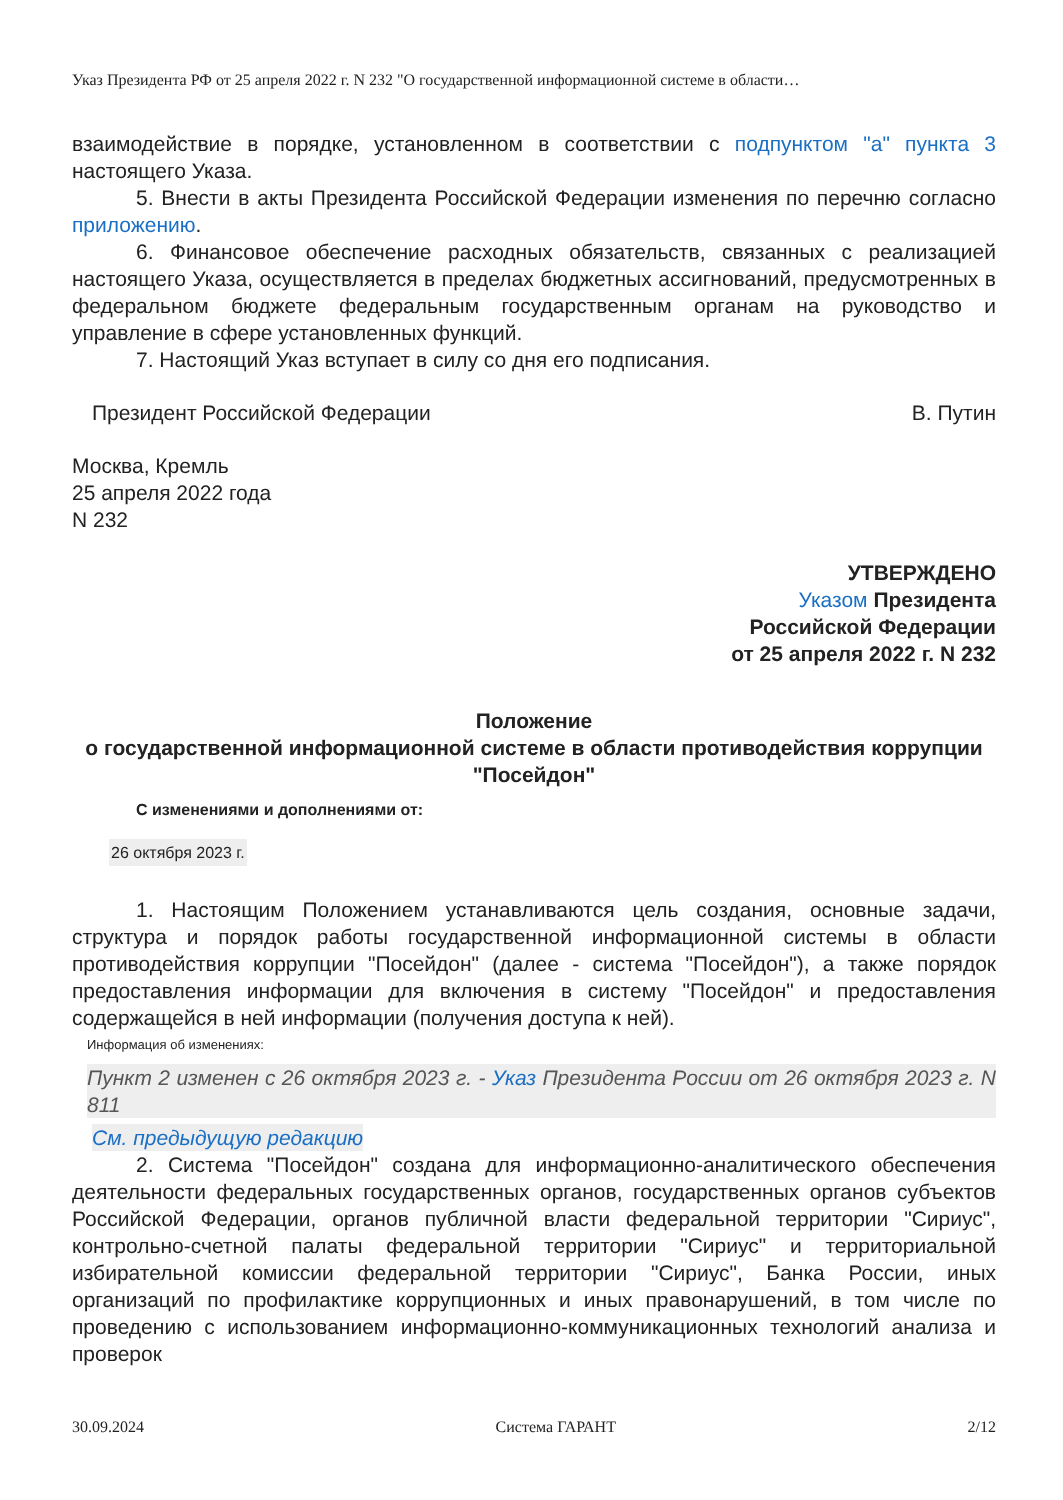Указ Президента РФ от 25 апреля 2022 г. N 232 "О государственной информационной системе в области…
взаимодействие в порядке, установленном в соответствии с подпунктом "а" пункта 3 настоящего Указа.
5. Внести в акты Президента Российской Федерации изменения по перечню согласно приложению.
6. Финансовое обеспечение расходных обязательств, связанных с реализацией настоящего Указа, осуществляется в пределах бюджетных ассигнований, предусмотренных в федеральном бюджете федеральным государственным органам на руководство и управление в сфере установленных функций.
7. Настоящий Указ вступает в силу со дня его подписания.
Президент Российской Федерации В. Путин
Москва, Кремль
25 апреля 2022 года
N 232
УТВЕРЖДЕНО
Указом Президента
Российской Федерации
от 25 апреля 2022 г. N 232
Положение
о государственной информационной системе в области противодействия коррупции "Посейдон"
С изменениями и дополнениями от:
26 октября 2023 г.
1. Настоящим Положением устанавливаются цель создания, основные задачи, структура и порядок работы государственной информационной системы в области противодействия коррупции "Посейдон" (далее - система "Посейдон"), а также порядок предоставления информации для включения в систему "Посейдон" и предоставления содержащейся в ней информации (получения доступа к ней).
Информация об изменениях:
Пункт 2 изменен с 26 октября 2023 г. - Указ Президента России от 26 октября 2023 г. N 811
См. предыдущую редакцию
2. Система "Посейдон" создана для информационно-аналитического обеспечения деятельности федеральных государственных органов, государственных органов субъектов Российской Федерации, органов публичной власти федеральной территории "Сириус", контрольно-счетной палаты федеральной территории "Сириус" и территориальной избирательной комиссии федеральной территории "Сириус", Банка России, иных организаций по профилактике коррупционных и иных правонарушений, в том числе по проведению с использованием информационно-коммуникационных технологий анализа и проверок
30.09.2024 Система ГАРАНТ 2/12